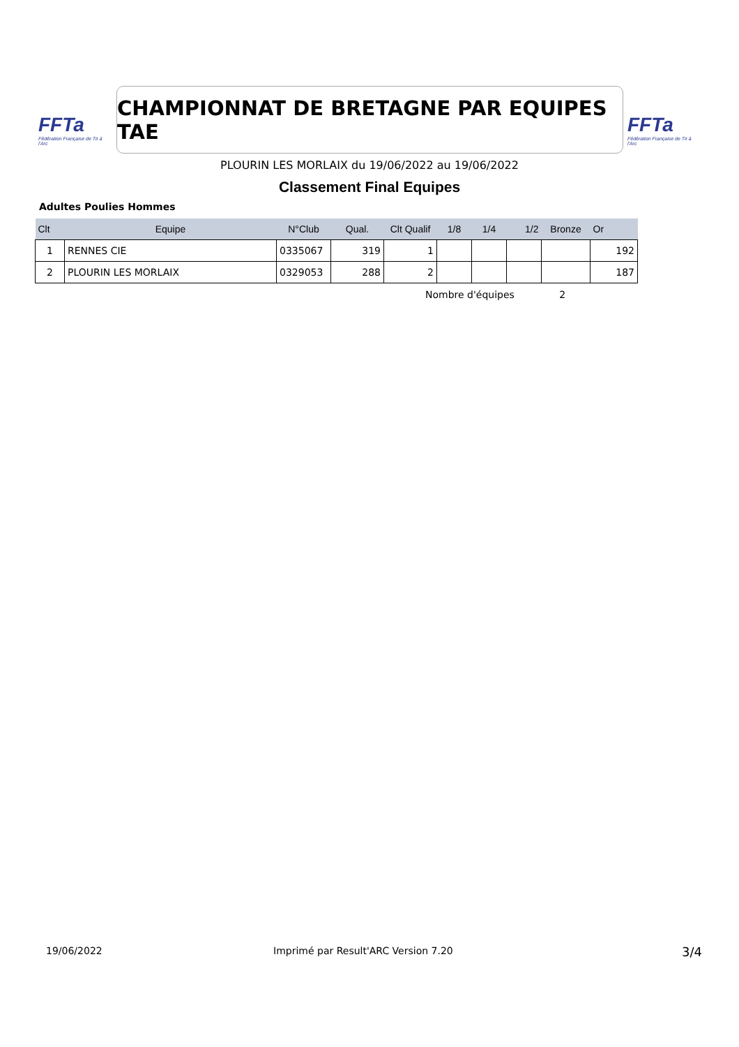FFTa
Fédération Française de Tir à l'Arc
CHAMPIONNAT DE BRETAGNE PAR EQUIPES TAE
FFTa
Fédération Française de Tir à l'Arc
PLOURIN LES MORLAIX du 19/06/2022 au 19/06/2022
Classement Final Equipes
Adultes Poulies Hommes
| Clt | Equipe | N°Club | Qual. | Clt Qualif | 1/8 | 1/4 | 1/2 | Bronze | Or |
| --- | --- | --- | --- | --- | --- | --- | --- | --- | --- |
| 1 | RENNES CIE | 0335067 | 319 | 1 | | | | | 192 |
| 2 | PLOURIN LES MORLAIX | 0329053 | 288 | 2 | | | | | 187 |
Nombre d'équipes 2
19/06/2022
Imprimé par Result'ARC Version 7.20
3/4